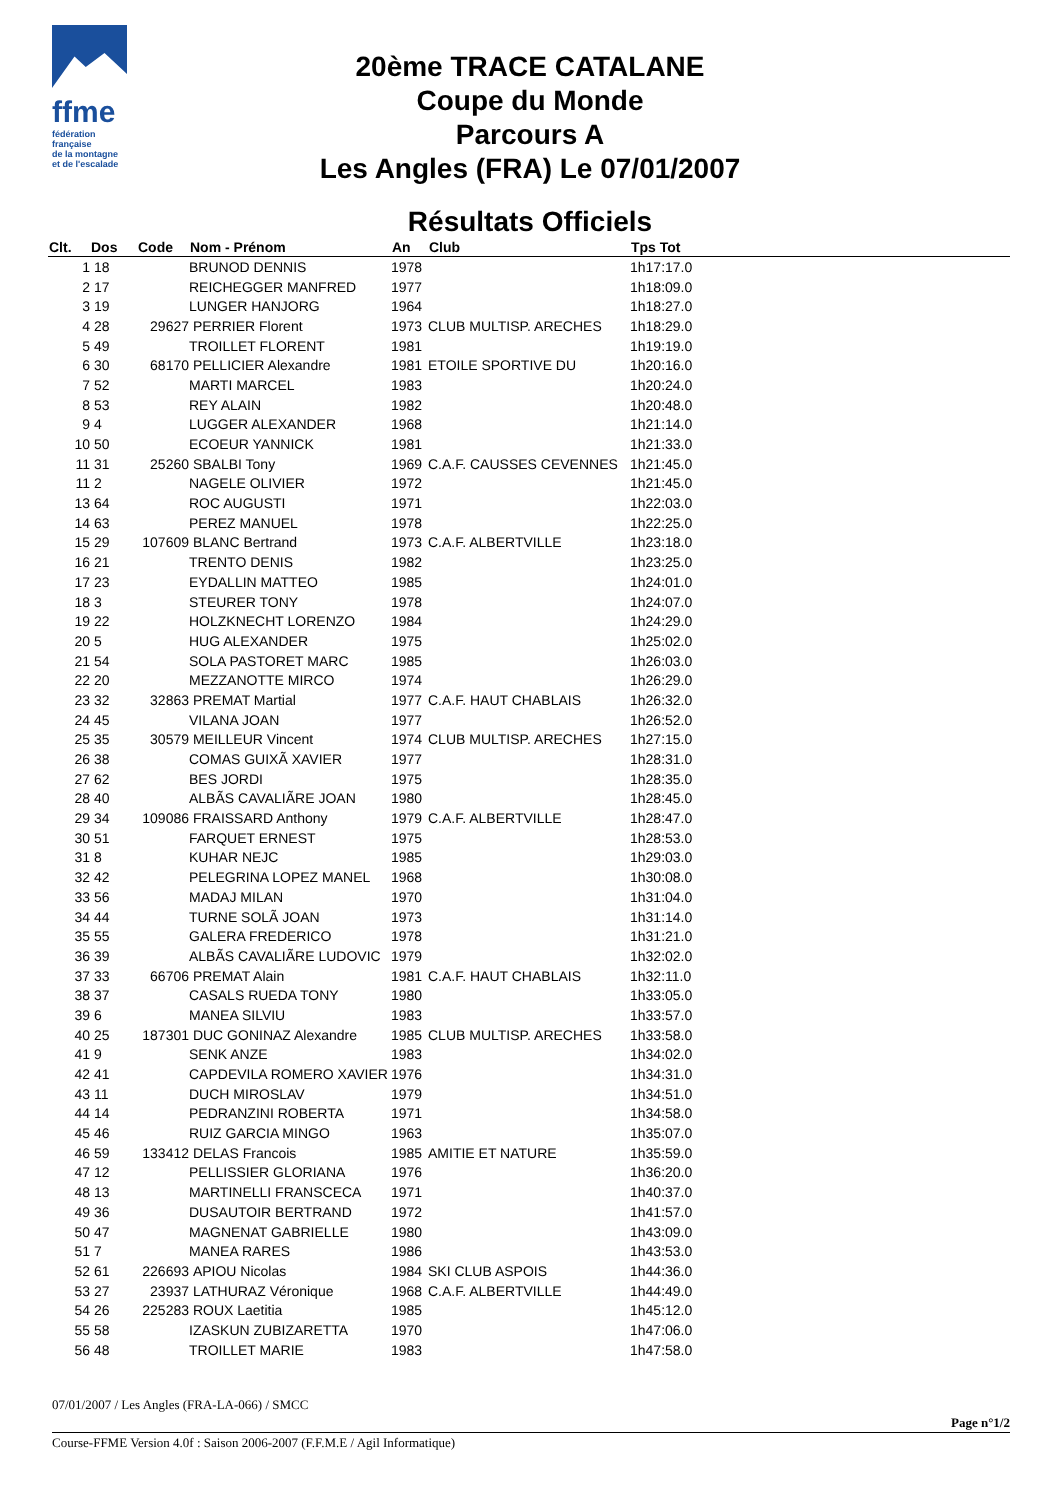ffme
fédération
française
de la montagne
et de l'escalade
20ème TRACE CATALANE
Coupe du Monde
Parcours A
Les Angles (FRA) Le 07/01/2007
Résultats Officiels
| Clt. | Dos | Code | Nom - Prénom | An | Club | Tps Tot |
| --- | --- | --- | --- | --- | --- | --- |
| 1 | 18 | | BRUNOD DENNIS | 1978 | | 1h17:17.0 |
| 2 | 17 | | REICHEGGER MANFRED | 1977 | | 1h18:09.0 |
| 3 | 19 | | LUNGER HANJORG | 1964 | | 1h18:27.0 |
| 4 | 28 | 29627 | PERRIER Florent | 1973 | CLUB MULTISP. ARECHES | 1h18:29.0 |
| 5 | 49 | | TROILLET FLORENT | 1981 | | 1h19:19.0 |
| 6 | 30 | 68170 | PELLICIER Alexandre | 1981 | ETOILE SPORTIVE DU | 1h20:16.0 |
| 7 | 52 | | MARTI MARCEL | 1983 | | 1h20:24.0 |
| 8 | 53 | | REY ALAIN | 1982 | | 1h20:48.0 |
| 9 | 4 | | LUGGER ALEXANDER | 1968 | | 1h21:14.0 |
| 10 | 50 | | ECOEUR YANNICK | 1981 | | 1h21:33.0 |
| 11 | 31 | 25260 | SBALBI Tony | 1969 | C.A.F. CAUSSES CEVENNES | 1h21:45.0 |
| 11 | 2 | | NAGELE OLIVIER | 1972 | | 1h21:45.0 |
| 13 | 64 | | ROC AUGUSTI | 1971 | | 1h22:03.0 |
| 14 | 63 | | PEREZ MANUEL | 1978 | | 1h22:25.0 |
| 15 | 29 | 107609 | BLANC Bertrand | 1973 | C.A.F. ALBERTVILLE | 1h23:18.0 |
| 16 | 21 | | TRENTO DENIS | 1982 | | 1h23:25.0 |
| 17 | 23 | | EYDALLIN MATTEO | 1985 | | 1h24:01.0 |
| 18 | 3 | | STEURER TONY | 1978 | | 1h24:07.0 |
| 19 | 22 | | HOLZKNECHT LORENZO | 1984 | | 1h24:29.0 |
| 20 | 5 | | HUG ALEXANDER | 1975 | | 1h25:02.0 |
| 21 | 54 | | SOLA PASTORET MARC | 1985 | | 1h26:03.0 |
| 22 | 20 | | MEZZANOTTE MIRCO | 1974 | | 1h26:29.0 |
| 23 | 32 | 32863 | PREMAT Martial | 1977 | C.A.F. HAUT CHABLAIS | 1h26:32.0 |
| 24 | 45 | | VILANA JOAN | 1977 | | 1h26:52.0 |
| 25 | 35 | 30579 | MEILLEUR Vincent | 1974 | CLUB MULTISP. ARECHES | 1h27:15.0 |
| 26 | 38 | | COMAS GUIXÃ XAVIER | 1977 | | 1h28:31.0 |
| 27 | 62 | | BES JORDI | 1975 | | 1h28:35.0 |
| 28 | 40 | | ALBÃS CAVALIÃRE JOAN | 1980 | | 1h28:45.0 |
| 29 | 34 | 109086 | FRAISSARD Anthony | 1979 | C.A.F. ALBERTVILLE | 1h28:47.0 |
| 30 | 51 | | FARQUET ERNEST | 1975 | | 1h28:53.0 |
| 31 | 8 | | KUHAR NEJC | 1985 | | 1h29:03.0 |
| 32 | 42 | | PELEGRINA LOPEZ MANEL | 1968 | | 1h30:08.0 |
| 33 | 56 | | MADAJ MILAN | 1970 | | 1h31:04.0 |
| 34 | 44 | | TURNE SOLÃ JOAN | 1973 | | 1h31:14.0 |
| 35 | 55 | | GALERA FREDERICO | 1978 | | 1h31:21.0 |
| 36 | 39 | | ALBÃS CAVALIÃRE LUDOVIC | 1979 | | 1h32:02.0 |
| 37 | 33 | 66706 | PREMAT Alain | 1981 | C.A.F. HAUT CHABLAIS | 1h32:11.0 |
| 38 | 37 | | CASALS RUEDA TONY | 1980 | | 1h33:05.0 |
| 39 | 6 | | MANEA SILVIU | 1983 | | 1h33:57.0 |
| 40 | 25 | 187301 | DUC GONINAZ Alexandre | 1985 | CLUB MULTISP. ARECHES | 1h33:58.0 |
| 41 | 9 | | SENK ANZE | 1983 | | 1h34:02.0 |
| 42 | 41 | | CAPDEVILA ROMERO XAVIER | 1976 | | 1h34:31.0 |
| 43 | 11 | | DUCH MIROSLAV | 1979 | | 1h34:51.0 |
| 44 | 14 | | PEDRANZINI ROBERTA | 1971 | | 1h34:58.0 |
| 45 | 46 | | RUIZ GARCIA MINGO | 1963 | | 1h35:07.0 |
| 46 | 59 | 133412 | DELAS Francois | 1985 | AMITIE ET NATURE | 1h35:59.0 |
| 47 | 12 | | PELLISSIER GLORIANA | 1976 | | 1h36:20.0 |
| 48 | 13 | | MARTINELLI FRANSCECA | 1971 | | 1h40:37.0 |
| 49 | 36 | | DUSAUTOIR BERTRAND | 1972 | | 1h41:57.0 |
| 50 | 47 | | MAGNENAT GABRIELLE | 1980 | | 1h43:09.0 |
| 51 | 7 | | MANEA RARES | 1986 | | 1h43:53.0 |
| 52 | 61 | 226693 | APIOU Nicolas | 1984 | SKI CLUB ASPOIS | 1h44:36.0 |
| 53 | 27 | 23937 | LATHURAZ Véronique | 1968 | C.A.F. ALBERTVILLE | 1h44:49.0 |
| 54 | 26 | 225283 | ROUX Laetitia | 1985 | | 1h45:12.0 |
| 55 | 58 | | IZASKUN ZUBIZARETTA | 1970 | | 1h47:06.0 |
| 56 | 48 | | TROILLET MARIE | 1983 | | 1h47:58.0 |
07/01/2007 / Les Angles (FRA-LA-066) / SMCC
Page n°1/2
Course-FFME Version 4.0f : Saison 2006-2007 (F.F.M.E / Agil Informatique)